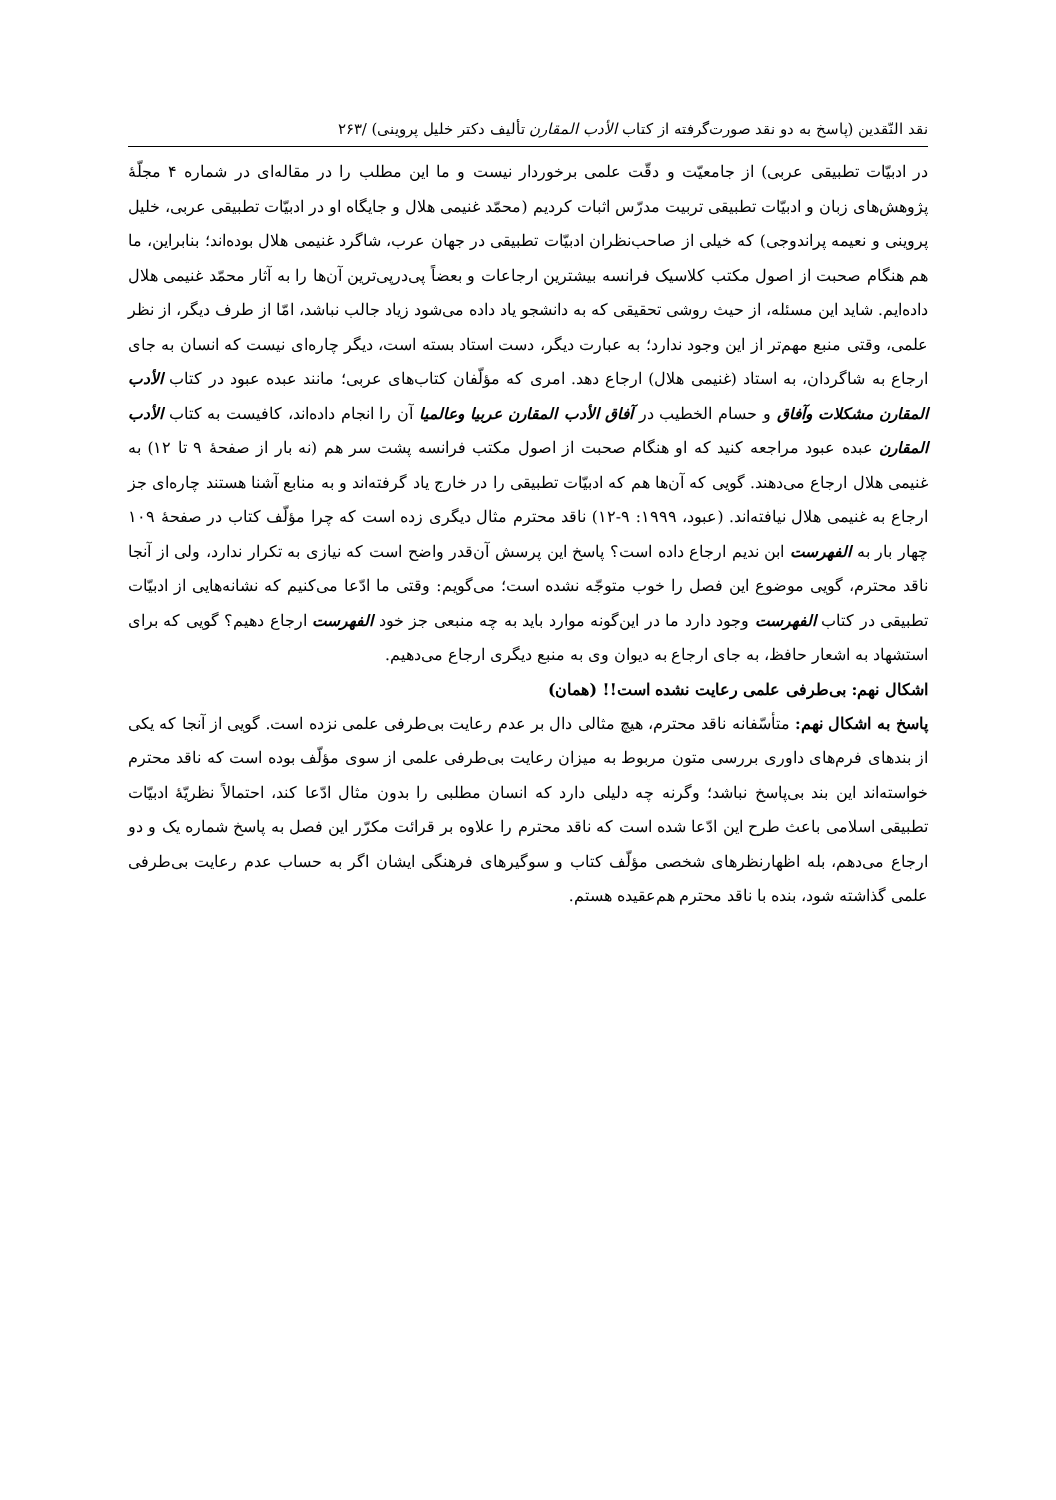نقد النّقدین (پاسخ به دو نقد صورت‌گرفته از کتاب الأدب المقارن تألیف دکتر خلیل پروینی) /۲۶۳
در ادبیّات تطبیقی عربی) از جامعیّت و دقّت علمی برخوردار نیست و ما این مطلب را در مقاله‌ای در شماره ۴ مجلّهٔ پژوهش‌های زبان و ادبیّات تطبیقی تربیت مدرّس اثبات کردیم (محمّد غنیمی هلال و جایگاه او در ادبیّات تطبیقی عربی، خلیل پروینی و نعیمه پراندوجی) که خیلی از صاحب‌نظران ادبیّات تطبیقی در جهان عرب، شاگرد غنیمی هلال بوده‌اند؛ بنابراین، ما هم هنگام صحبت از اصول مکتب کلاسیک فرانسه بیشترین ارجاعات و بعضاً پی‌درپی‌ترین آن‌ها را به آثار محمّد غنیمی هلال داده‌ایم. شاید این مسئله، از حیث روشی تحقیقی که به دانشجو یاد داده می‌شود زیاد جالب نباشد، امّا از طرف دیگر، از نظر علمی، وقتی منبع مهم‌تر از این وجود ندارد؛ به عبارت دیگر، دست استاد بسته است، دیگر چاره‌ای نیست که انسان به جای ارجاع به شاگردان، به استاد (غنیمی هلال) ارجاع دهد. امری که مؤلّفان کتاب‌های عربی؛ مانند عبده عبود در کتاب الأدب المقارن مشکلات وآفاق و حسام الخطیب در آفاق الأدب المقارن عربیا وعالمیا آن را انجام داده‌اند، کافیست به کتاب الأدب المقارن عبده عبود مراجعه کنید که او هنگام صحبت از اصول مکتب فرانسه پشت سر هم (نه بار از صفحهٔ ۹ تا ۱۲) به غنیمی هلال ارجاع می‌دهند. گویی که آن‌ها هم که ادبیّات تطبیقی را در خارج یاد گرفته‌اند و به منابع آشنا هستند چاره‌ای جز ارجاع به غنیمی هلال نیافته‌اند. (عبود، ۱۹۹۹: ۹-۱۲) ناقد محترم مثال دیگری زده است که چرا مؤلّف کتاب در صفحهٔ ۱۰۹ چهار بار به الفهرست ابن ندیم ارجاع داده است؟ پاسخ این پرسش آن‌قدر واضح است که نیازی به تکرار ندارد، ولی از آنجا ناقد محترم، گویی موضوع این فصل را خوب متوجّه نشده است؛ می‌گویم: وقتی ما ادّعا می‌کنیم که نشانه‌هایی از ادبیّات تطبیقی در کتاب الفهرست وجود دارد ما در این‌گونه موارد باید به چه منبعی جز خود الفهرست ارجاع دهیم؟ گویی که برای استشهاد به اشعار حافظ، به جای ارجاع به دیوان وی به منبع دیگری ارجاع می‌دهیم.
اشکال نهم: بی‌طرفی علمی رعایت نشده است!! (همان)
پاسخ به اشکال نهم: متأسّفانه ناقد محترم، هیچ مثالی دال بر عدم رعایت بی‌طرفی علمی نزده است. گویی از آنجا که یکی از بندهای فرم‌های داوری بررسی متون مربوط به میزان رعایت بی‌طرفی علمی از سوی مؤلّف بوده است که ناقد محترم خواسته‌اند این بند بی‌پاسخ نباشد؛ وگرنه چه دلیلی دارد که انسان مطلبی را بدون مثال ادّعا کند، احتمالاً نظریّهٔ ادبیّات تطبیقی اسلامی باعث طرح این ادّعا شده است که ناقد محترم را علاوه بر قرائت مکرّر این فصل به پاسخ شماره یک و دو ارجاع می‌دهم، بله اظهارنظرهای شخصی مؤلّف کتاب و سوگیرهای فرهنگی ایشان اگر به حساب عدم رعایت بی‌طرفی علمی گذاشته شود، بنده با ناقد محترم هم‌عقیده هستم.